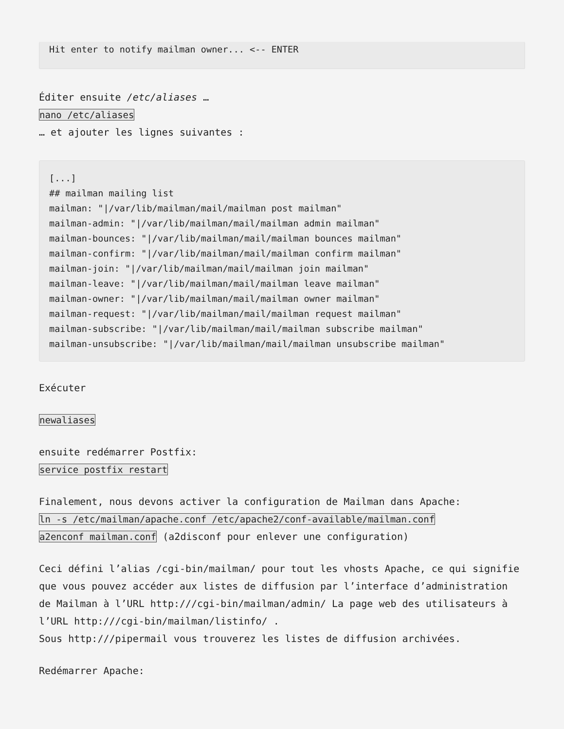Hit enter to notify mailman owner... <-- ENTER
Éditer ensuite /etc/aliases …
nano /etc/aliases
… et ajouter les lignes suivantes :
[...]
## mailman mailing list
mailman: "|/var/lib/mailman/mail/mailman post mailman"
mailman-admin: "|/var/lib/mailman/mail/mailman admin mailman"
mailman-bounces: "|/var/lib/mailman/mail/mailman bounces mailman"
mailman-confirm: "|/var/lib/mailman/mail/mailman confirm mailman"
mailman-join: "|/var/lib/mailman/mail/mailman join mailman"
mailman-leave: "|/var/lib/mailman/mail/mailman leave mailman"
mailman-owner: "|/var/lib/mailman/mail/mailman owner mailman"
mailman-request: "|/var/lib/mailman/mail/mailman request mailman"
mailman-subscribe: "|/var/lib/mailman/mail/mailman subscribe mailman"
mailman-unsubscribe: "|/var/lib/mailman/mail/mailman unsubscribe mailman"
Exécuter
newaliases
ensuite redémarrer Postfix:
service postfix restart
Finalement, nous devons activer la configuration de Mailman dans Apache:
ln -s /etc/mailman/apache.conf /etc/apache2/conf-available/mailman.conf
a2enconf mailman.conf (a2disconf pour enlever une configuration)
Ceci défini l’alias /cgi-bin/mailman/ pour tout les vhosts Apache, ce qui signifie que vous pouvez accéder aux listes de diffusion par l’interface d’administration de Mailman à l’URL http:///cgi-bin/mailman/admin/ La page web des utilisateurs à l’URL http:///cgi-bin/mailman/listinfo/ .
Sous http:///pipermail vous trouverez les listes de diffusion archivées.
Redémarrer Apache: